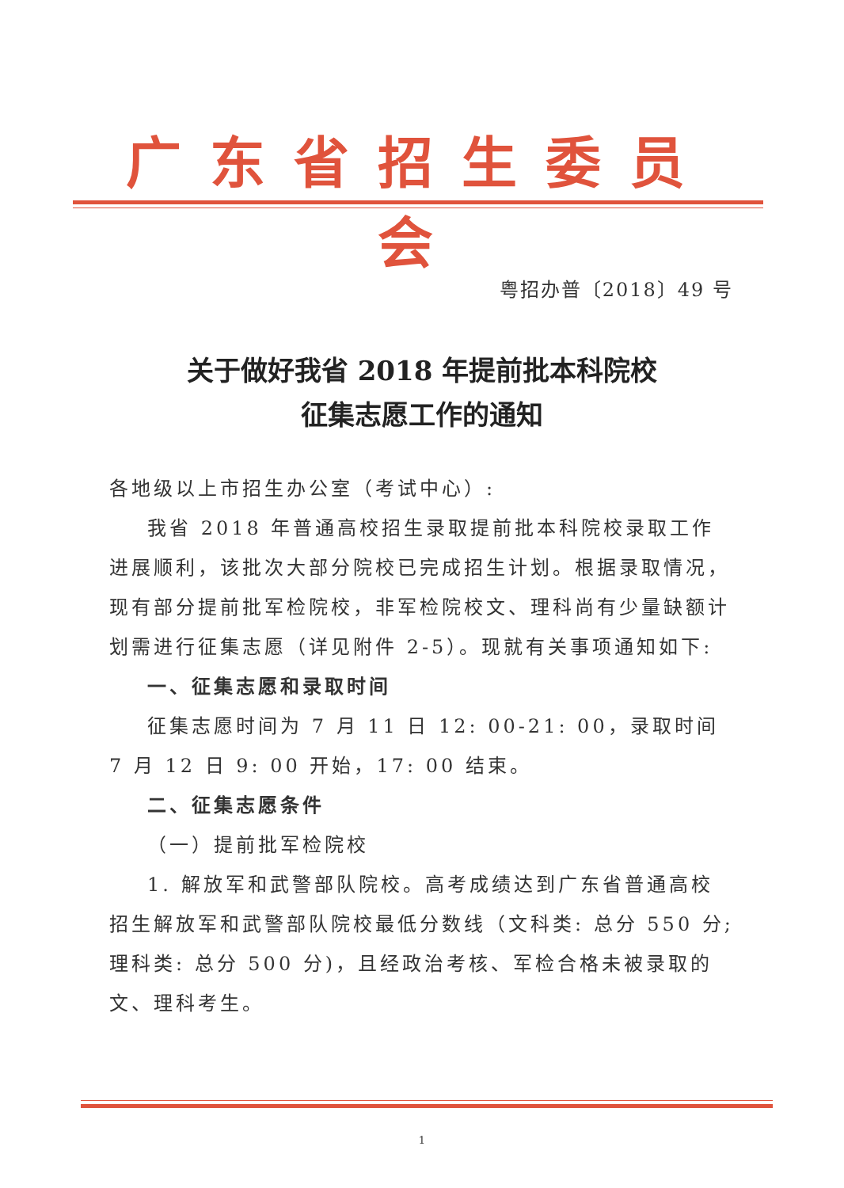广东省招生委员会
粤招办普〔2018〕49 号
关于做好我省 2018 年提前批本科院校
征集志愿工作的通知
各地级以上市招生办公室（考试中心）:
我省 2018 年普通高校招生录取提前批本科院校录取工作进展顺利，该批次大部分院校已完成招生计划。根据录取情况，现有部分提前批军检院校，非军检院校文、理科尚有少量缺额计划需进行征集志愿（详见附件 2-5）。现就有关事项通知如下:
一、征集志愿和录取时间
征集志愿时间为 7 月 11 日 12: 00-21: 00，录取时间 7 月 12 日 9: 00 开始，17: 00 结束。
二、征集志愿条件
（一）提前批军检院校
1. 解放军和武警部队院校。高考成绩达到广东省普通高校招生解放军和武警部队院校最低分数线（文科类: 总分 550 分; 理科类: 总分 500 分)，且经政治考核、军检合格未被录取的文、理科考生。
1